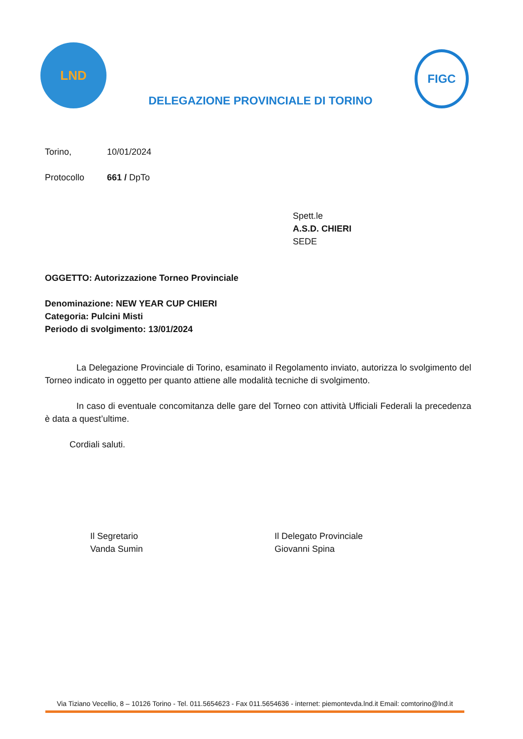LND
DELEGAZIONE PROVINCIALE DI TORINO
FIGC
Torino, 10/01/2024
Protocollo 661 / DpTo
Spett.le
A.S.D. CHIERI
SEDE
OGGETTO: Autorizzazione Torneo Provinciale
Denominazione: NEW YEAR CUP CHIERI
Categoria: Pulcini Misti
Periodo di svolgimento: 13/01/2024
La Delegazione Provinciale di Torino, esaminato il Regolamento inviato, autorizza lo svolgimento del Torneo indicato in oggetto per quanto attiene alle modalità tecniche di svolgimento.
In caso di eventuale concomitanza delle gare del Torneo con attività Ufficiali Federali la precedenza è data a quest’ultime.
Cordiali saluti.
Il Segretario
Vanda Sumin
Il Delegato Provinciale
Giovanni Spina
Via Tiziano Vecellio, 8 – 10126 Torino - Tel. 011.5654623 - Fax 011.5654636 - internet: piemontevda.lnd.it Email: comtorino@lnd.it